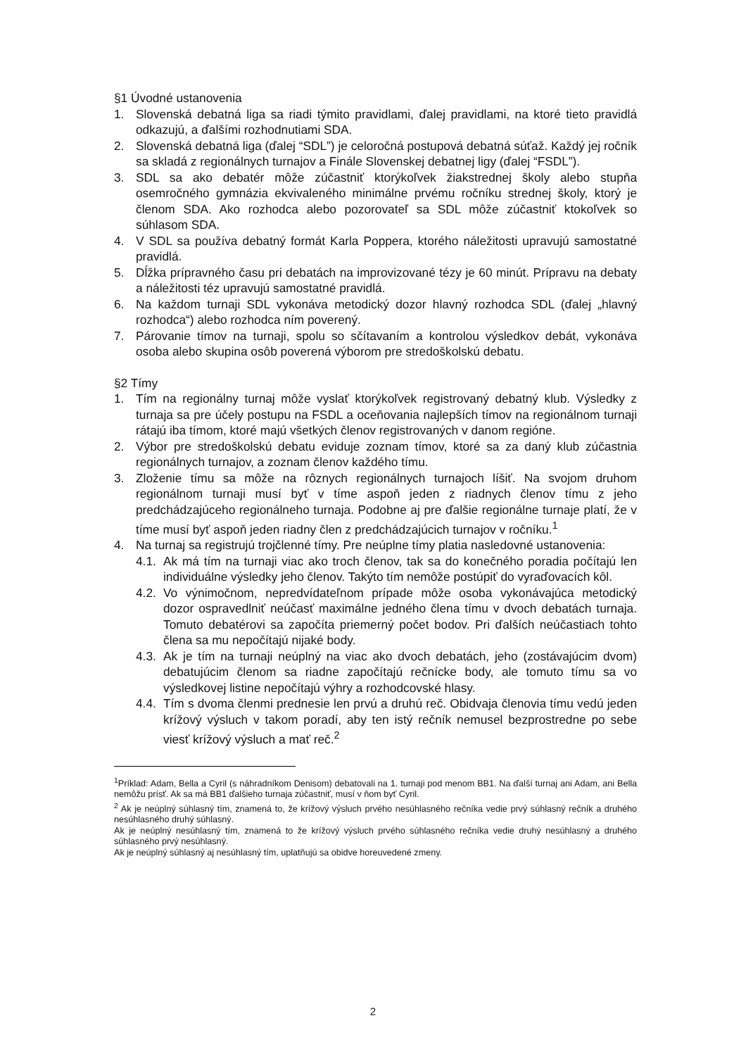§1 Úvodné ustanovenia
1. Slovenská debatná liga sa riadi týmito pravidlami, ďalej pravidlami, na ktoré tieto pravidlá odkazujú, a ďalšími rozhodnutiami SDA.
2. Slovenská debatná liga (ďalej “SDL”) je celoročná postupová debatná súťaž. Každý jej ročník sa skladá z regionálnych turnajov a Finále Slovenskej debatnej ligy (ďalej “FSDL”).
3. SDL sa ako debatér môže zúčastniť ktorýkoľvek žiakstrednej školy alebo stupňa osemročného gymnázia ekvivaleného minimálne prvému ročníku strednej školy, ktorý je členom SDA. Ako rozhodca alebo pozorovateľ sa SDL môže zúčastniť ktokoľvek so súhlasom SDA.
4. V SDL sa používa debatný formát Karla Poppera, ktorého náležitosti upravujú samostatné pravidlá.
5. Dĺžka prípravného času pri debatách na improvizované tézy je 60 minút. Prípravu na debaty a náležitosti téz upravujú samostatné pravidlá.
6. Na každom turnaji SDL vykonáva metodický dozor hlavný rozhodca SDL (ďalej „hlavný rozhodca“) alebo rozhodca ním poverený.
7. Párovanie tímov na turnaji, spolu so sčítavaním a kontrolou výsledkov debát, vykonáva osoba alebo skupina osôb poverená výborom pre stredoškolskú debatu.
§2 Tímy
1. Tím na regionálny turnaj môže vyslať ktorýkoľvek registrovaný debatný klub. Výsledky z turnaja sa pre účely postupu na FSDL a oceňovania najlepších tímov na regionálnom turnaji rátajú iba tímom, ktoré majú všetkých členov registrovaných v danom regióne.
2. Výbor pre stredoškolskú debatu eviduje zoznam tímov, ktoré sa za daný klub zúčastnia regionálnych turnajov, a zoznam členov každého tímu.
3. Zloženie tímu sa môže na rôznych regionálnych turnajoch líšiť. Na svojom druhom regionálnom turnaji musí byť v tíme aspoň jeden z riadnych členov tímu z jeho predchádzajúceho regionálneho turnaja. Podobne aj pre ďalšie regionálne turnaje platí, že v tíme musí byť aspoň jeden riadny člen z predchádzajúcich turnajov v ročníku.<sup>1</sup>
4. Na turnaj sa registrujú trojčlenné tímy. Pre neúplne tímy platia nasledovné ustanovenia:
4.1. Ak má tím na turnaji viac ako troch členov, tak sa do konečného poradia počítajú len individuálne výsledky jeho členov. Takýto tím nemôže postúpiť do vyraďovacích kôl.
4.2. Vo výnimočnom, nepredvídateľnom prípade môže osoba vykonávajúca metodický dozor ospravedlniť neúčasť maximálne jedného člena tímu v dvoch debatách turnaja. Tomuto debatérovi sa započíta priemerný počet bodov. Pri ďalších neúčastiach tohto člena sa mu nepočítajú nijaké body.
4.3. Ak je tím na turnaji neúplný na viac ako dvoch debatách, jeho (zostávajúcim dvom) debatujúcim členom sa riadne započítajú rečnícke body, ale tomuto tímu sa vo výsledkovej listine nepočítajú výhry a rozhodcovské hlasy.
4.4. Tím s dvoma členmi prednesie len prvú a druhú reč. Obidvaja členovia tímu vedú jeden krížový výsluch v takom poradí, aby ten istý rečník nemusel bezprostredne po sebe viesť krížový výsluch a mať reč.<sup>2</sup>
<sup>1</sup> Príklad: Adam, Bella a Cyril (s náhradníkom Denisom) debatovali na 1. turnaji pod menom BB1. Na ďalší turnaj ani Adam, ani Bella nemôžu prísť. Ak sa má BB1 ďalšieho turnaja zúčastniť, musí v ňom byť Cyril.
<sup>2</sup> Ak je neúplný súhlasný tím, znamená to, že krížový výsluch prvého nesúhlasného rečníka vedie prvý súhlasný rečník a druhého nesúhlasného druhý súhlasný.
Ak je neúplný nesúhlasný tím, znamená to že krížový výsluch prvého súhlasného rečníka vedie druhý nesúhlasný a druhého súhlasného prvý nesúhlasný.
Ak je neúplný súhlasný aj nesúhlasný tím, uplatňujú sa obidve horeuvedené zmeny.
2